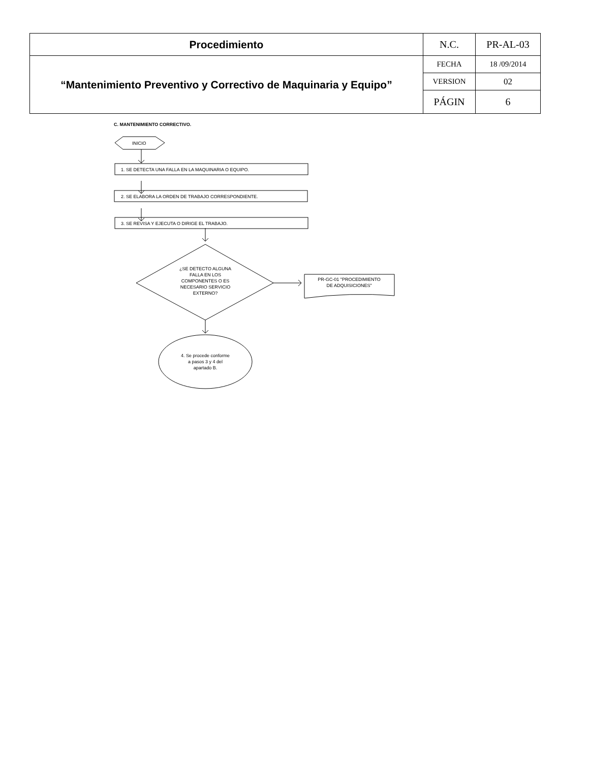| Procedimiento | N.C. | PR-AL-03 |
| “Mantenimiento Preventivo y Correctivo de Maquinaria y Equipo” | FECHA | 18 /09/2014 |
| | VERSION | 02 |
| | PÁGIN | 6 |
C. MANTENIMIENTO CORRECTIVO.
INICIO
1. SE DETECTA UNA FALLA EN LA MAQUINARIA O EQUIPO.
2. SE ELABORA LA ORDEN DE TRABAJO CORRESPONDIENTE.
3. SE REVISA Y EJECUTA O DIRIGE EL TRABAJO.
¿SE DETECTO ALGUNA
FALLA EN LOS
COMPONENTES O ES
NECESARIO SERVICIO
EXTERNO?
PR-GC-01 "PROCEDIMIENTO
DE ADQUISICIONES"
4. Se procede conforme
a pasos 3 y 4 del
apartado B.